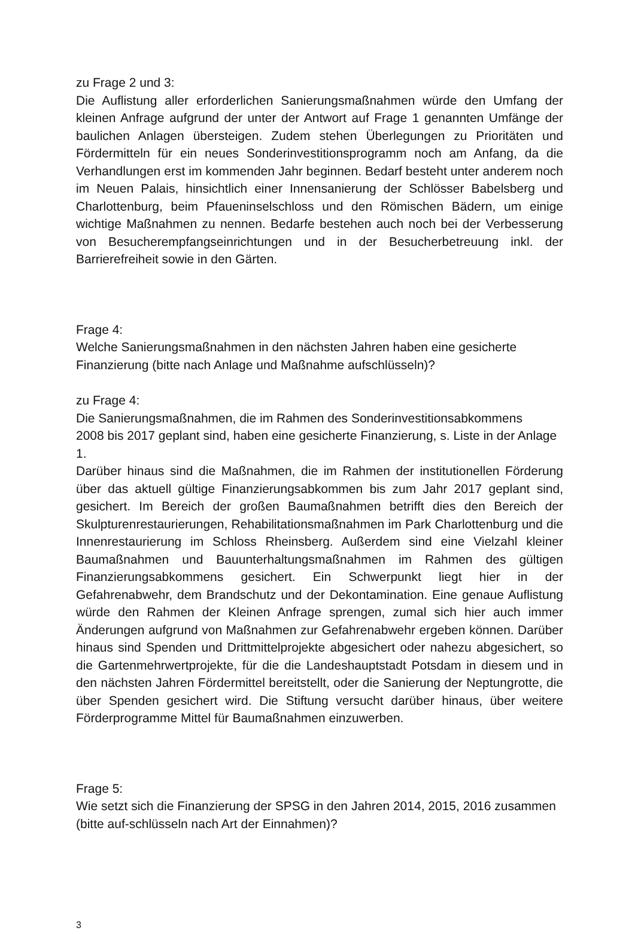zu Frage 2 und 3:
Die Auflistung aller erforderlichen Sanierungsmaßnahmen würde den Umfang der kleinen Anfrage aufgrund der unter der Antwort auf Frage 1 genannten Umfänge der baulichen Anlagen übersteigen. Zudem stehen Überlegungen zu Prioritäten und Fördermitteln für ein neues Sonderinvestitionsprogramm noch am Anfang, da die Verhandlungen erst im kommenden Jahr beginnen. Bedarf besteht unter anderem noch im Neuen Palais, hinsichtlich einer Innensanierung der Schlösser Babelsberg und Charlottenburg, beim Pfaueninselschloss und den Römischen Bädern, um einige wichtige Maßnahmen zu nennen. Bedarfe bestehen auch noch bei der Verbesserung von Besucherempfangseinrichtungen und in der Besucherbetreuung inkl. der Barrierefreiheit sowie in den Gärten.
Frage 4:
Welche Sanierungsmaßnahmen in den nächsten Jahren haben eine gesicherte Finanzierung (bitte nach Anlage und Maßnahme aufschlüsseln)?
zu Frage 4:
Die Sanierungsmaßnahmen, die im Rahmen des Sonderinvestitionsabkommens
2008 bis 2017 geplant sind, haben eine gesicherte Finanzierung, s. Liste in der Anlage 1.
Darüber hinaus sind die Maßnahmen, die im Rahmen der institutionellen Förderung über das aktuell gültige Finanzierungsabkommen bis zum Jahr 2017 geplant sind, gesichert. Im Bereich der großen Baumaßnahmen betrifft dies den Bereich der Skulpturenrestaurierungen, Rehabilitationsmaßnahmen im Park Charlottenburg und die Innenrestaurierung im Schloss Rheinsberg. Außerdem sind eine Vielzahl kleiner Baumaßnahmen und Bauunterhaltungsmaßnahmen im Rahmen des gültigen Finanzierungsabkommens gesichert. Ein Schwerpunkt liegt hier in der Gefahrenabwehr, dem Brandschutz und der Dekontamination. Eine genaue Auflistung würde den Rahmen der Kleinen Anfrage sprengen, zumal sich hier auch immer Änderungen aufgrund von Maßnahmen zur Gefahrenabwehr ergeben können. Darüber hinaus sind Spenden und Drittmittelprojekte abgesichert oder nahezu abgesichert, so die Gartenmehrwertprojekte, für die die Landeshauptstadt Potsdam in diesem und in den nächsten Jahren Fördermittel bereitstellt, oder die Sanierung der Neptungrotte, die über Spenden gesichert wird. Die Stiftung versucht darüber hinaus, über weitere Förderprogramme Mittel für Baumaßnahmen einzuwerben.
Frage 5:
Wie setzt sich die Finanzierung der SPSG in den Jahren 2014, 2015, 2016 zusammen (bitte auf-schlüsseln nach Art der Einnahmen)?
3